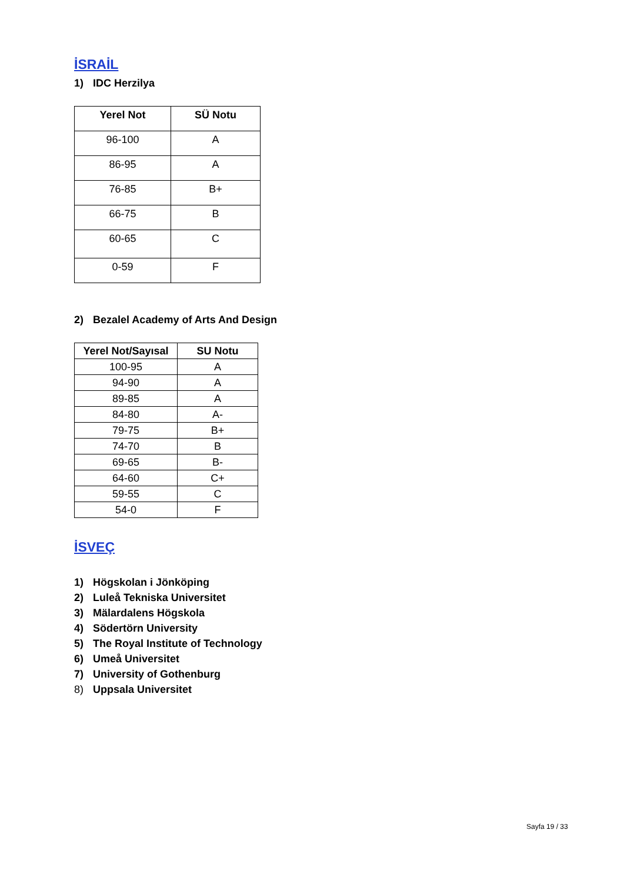İSRAİL
1) IDC Herzilya
| Yerel Not | SÜ Notu |
| --- | --- |
| 96-100 | A |
| 86-95 | A |
| 76-85 | B+ |
| 66-75 | B |
| 60-65 | C |
| 0-59 | F |
2) Bezalel Academy of Arts And Design
| Yerel Not/Sayısal | SU Notu |
| --- | --- |
| 100-95 | A |
| 94-90 | A |
| 89-85 | A |
| 84-80 | A- |
| 79-75 | B+ |
| 74-70 | B |
| 69-65 | B- |
| 64-60 | C+ |
| 59-55 | C |
| 54-0 | F |
İSVEÇ
1) Högskolan i Jönköping
2) Luleå Tekniska Universitet
3) Mälardalens Högskola
4) Södertörn University
5) The Royal Institute of Technology
6) Umeå Universitet
7) University of Gothenburg
8) Uppsala Universitet
Sayfa 19 / 33